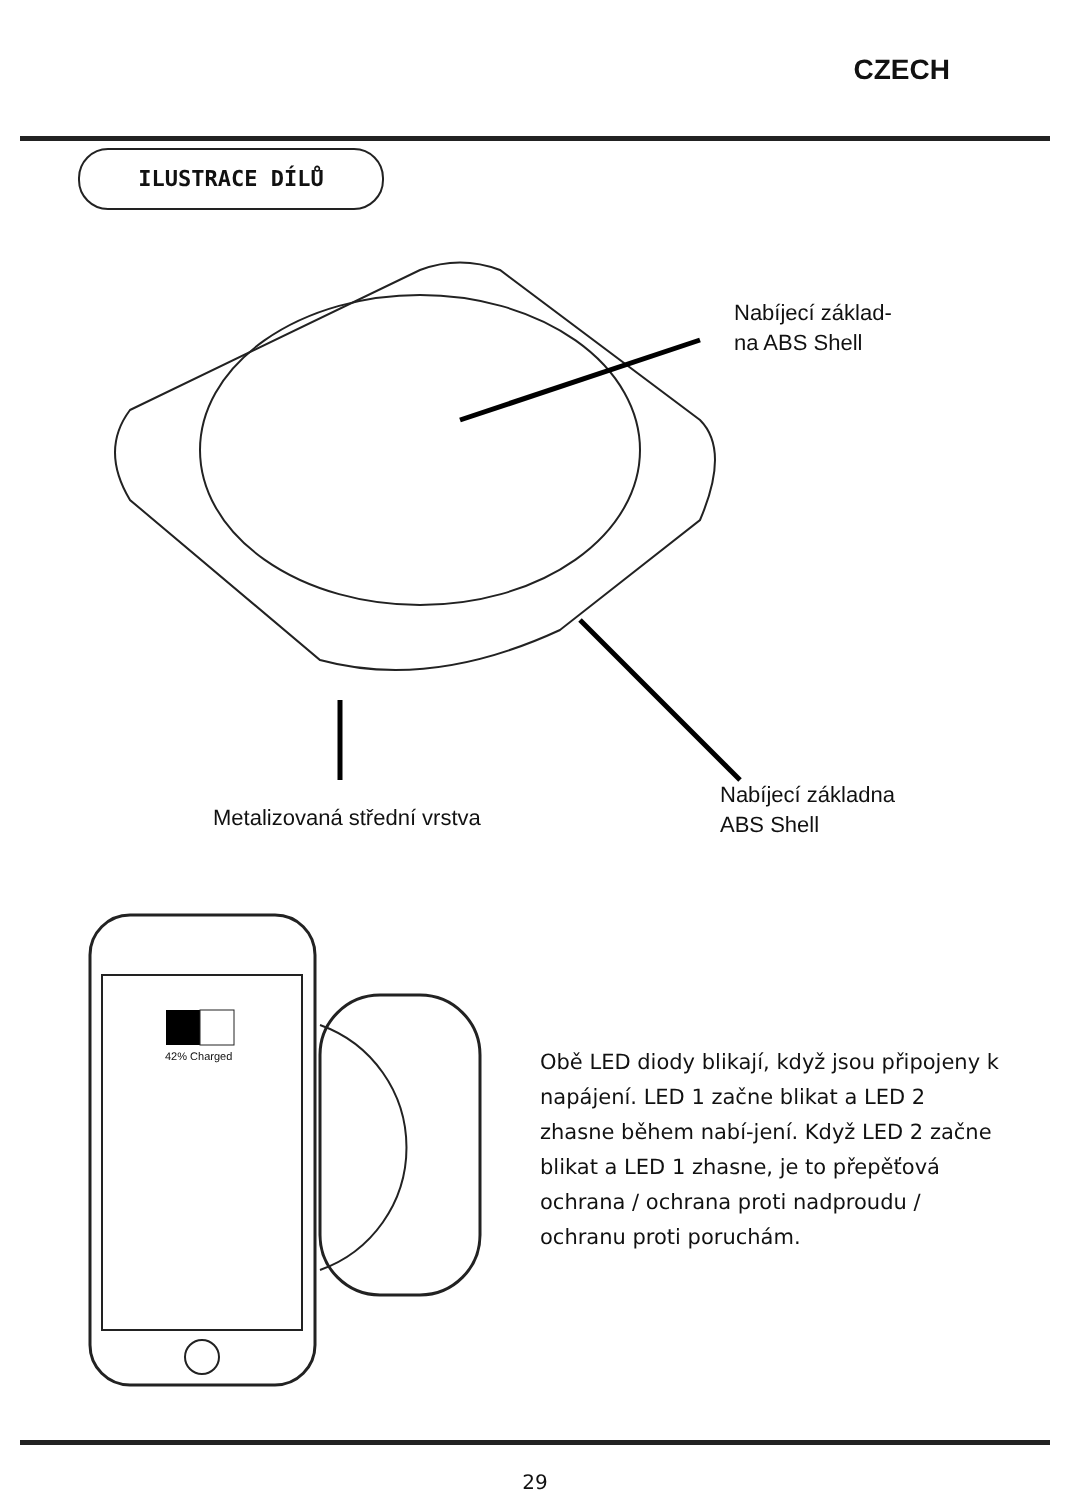CZECH
ILUSTRACE DÍLŮ
Nabíjecí základ-
na ABS Shell
Metalizovaná střední vrstva
Nabíjecí základna
ABS Shell
42% Charged
Obě LED diody blikají, když jsou připojeny k napájení. LED 1 začne blikat a LED 2 zhasne během nabí-jení. Když LED 2 začne blikat a LED 1 zhasne, je to přepěťová ochrana / ochrana proti nadproudu / ochranu proti poruchám.
29